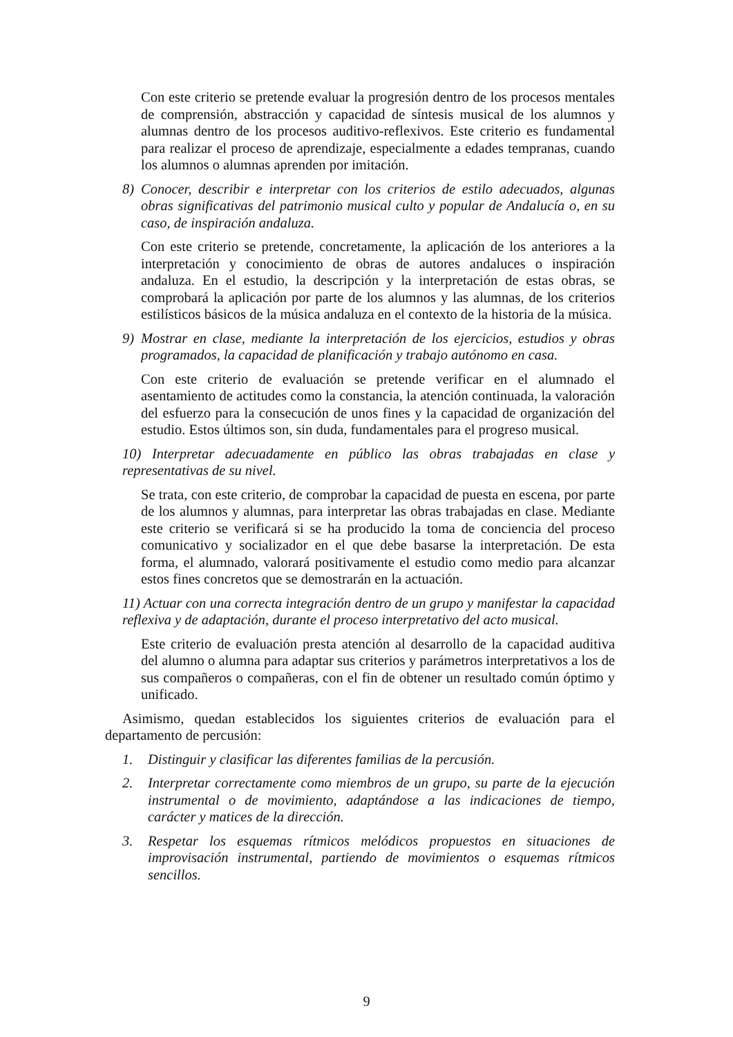Con este criterio se pretende evaluar la progresión dentro de los procesos mentales de comprensión, abstracción y capacidad de síntesis musical de los alumnos y alumnas dentro de los procesos auditivo-reflexivos. Este criterio es fundamental para realizar el proceso de aprendizaje, especialmente a edades tempranas, cuando los alumnos o alumnas aprenden por imitación.
8) Conocer, describir e interpretar con los criterios de estilo adecuados, algunas obras significativas del patrimonio musical culto y popular de Andalucía o, en su caso, de inspiración andaluza.
Con este criterio se pretende, concretamente, la aplicación de los anteriores a la interpretación y conocimiento de obras de autores andaluces o inspiración andaluza. En el estudio, la descripción y la interpretación de estas obras, se comprobará la aplicación por parte de los alumnos y las alumnas, de los criterios estilísticos básicos de la música andaluza en el contexto de la historia de la música.
9) Mostrar en clase, mediante la interpretación de los ejercicios, estudios y obras programados, la capacidad de planificación y trabajo autónomo en casa.
Con este criterio de evaluación se pretende verificar en el alumnado el asentamiento de actitudes como la constancia, la atención continuada, la valoración del esfuerzo para la consecución de unos fines y la capacidad de organización del estudio. Estos últimos son, sin duda, fundamentales para el progreso musical.
10) Interpretar adecuadamente en público las obras trabajadas en clase y representativas de su nivel.
Se trata, con este criterio, de comprobar la capacidad de puesta en escena, por parte de los alumnos y alumnas, para interpretar las obras trabajadas en clase. Mediante este criterio se verificará si se ha producido la toma de conciencia del proceso comunicativo y socializador en el que debe basarse la interpretación. De esta forma, el alumnado, valorará positivamente el estudio como medio para alcanzar estos fines concretos que se demostrarán en la actuación.
11) Actuar con una correcta integración dentro de un grupo y manifestar la capacidad reflexiva y de adaptación, durante el proceso interpretativo del acto musical.
Este criterio de evaluación presta atención al desarrollo de la capacidad auditiva del alumno o alumna para adaptar sus criterios y parámetros interpretativos a los de sus compañeros o compañeras, con el fin de obtener un resultado común óptimo y unificado.
Asimismo, quedan establecidos los siguientes criterios de evaluación para el departamento de percusión:
1. Distinguir y clasificar las diferentes familias de la percusión.
2. Interpretar correctamente como miembros de un grupo, su parte de la ejecución instrumental o de movimiento, adaptándose a las indicaciones de tiempo, carácter y matices de la dirección.
3. Respetar los esquemas rítmicos melódicos propuestos en situaciones de improvisación instrumental, partiendo de movimientos o esquemas rítmicos sencillos.
9